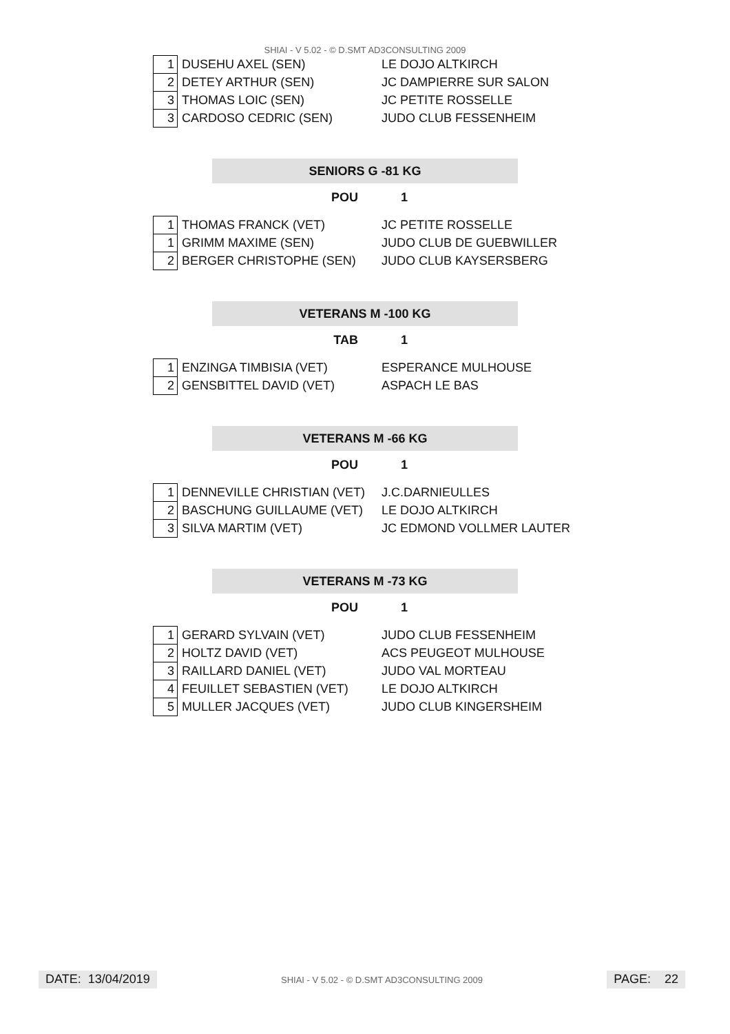SHIAI - V 5.02 - © D.SMT AD3CONSULTING 2009
| 1 | DUSEHU AXEL (SEN) | LE DOJO ALTKIRCH |
| 2 | DETEY ARTHUR (SEN) | JC DAMPIERRE SUR SALON |
| 3 | THOMAS LOIC (SEN) | JC PETITE ROSSELLE |
| 3 | CARDOSO CEDRIC (SEN) | JUDO CLUB FESSENHEIM |
SENIORS G -81 KG
POU 1
| 1 | THOMAS FRANCK (VET) | JC PETITE ROSSELLE |
| 1 | GRIMM MAXIME (SEN) | JUDO CLUB DE GUEBWILLER |
| 2 | BERGER CHRISTOPHE (SEN) | JUDO CLUB KAYSERSBERG |
VETERANS M -100 KG
TAB 1
| 1 | ENZINGA TIMBISIA (VET) | ESPERANCE MULHOUSE |
| 2 | GENSBITTEL DAVID (VET) | ASPACH LE BAS |
VETERANS M -66 KG
POU 1
| 1 | DENNEVILLE CHRISTIAN (VET) | J.C.DARNIEULLES |
| 2 | BASCHUNG GUILLAUME (VET) | LE DOJO ALTKIRCH |
| 3 | SILVA MARTIM (VET) | JC EDMOND VOLLMER LAUTER |
VETERANS M -73 KG
POU 1
| 1 | GERARD SYLVAIN (VET) | JUDO CLUB FESSENHEIM |
| 2 | HOLTZ DAVID (VET) | ACS PEUGEOT MULHOUSE |
| 3 | RAILLARD DANIEL (VET) | JUDO VAL MORTEAU |
| 4 | FEUILLET SEBASTIEN (VET) | LE DOJO ALTKIRCH |
| 5 | MULLER JACQUES (VET) | JUDO CLUB KINGERSHEIM |
DATE: 13/04/2019
SHIAI - V 5.02 - © D.SMT AD3CONSULTING 2009
PAGE: 22